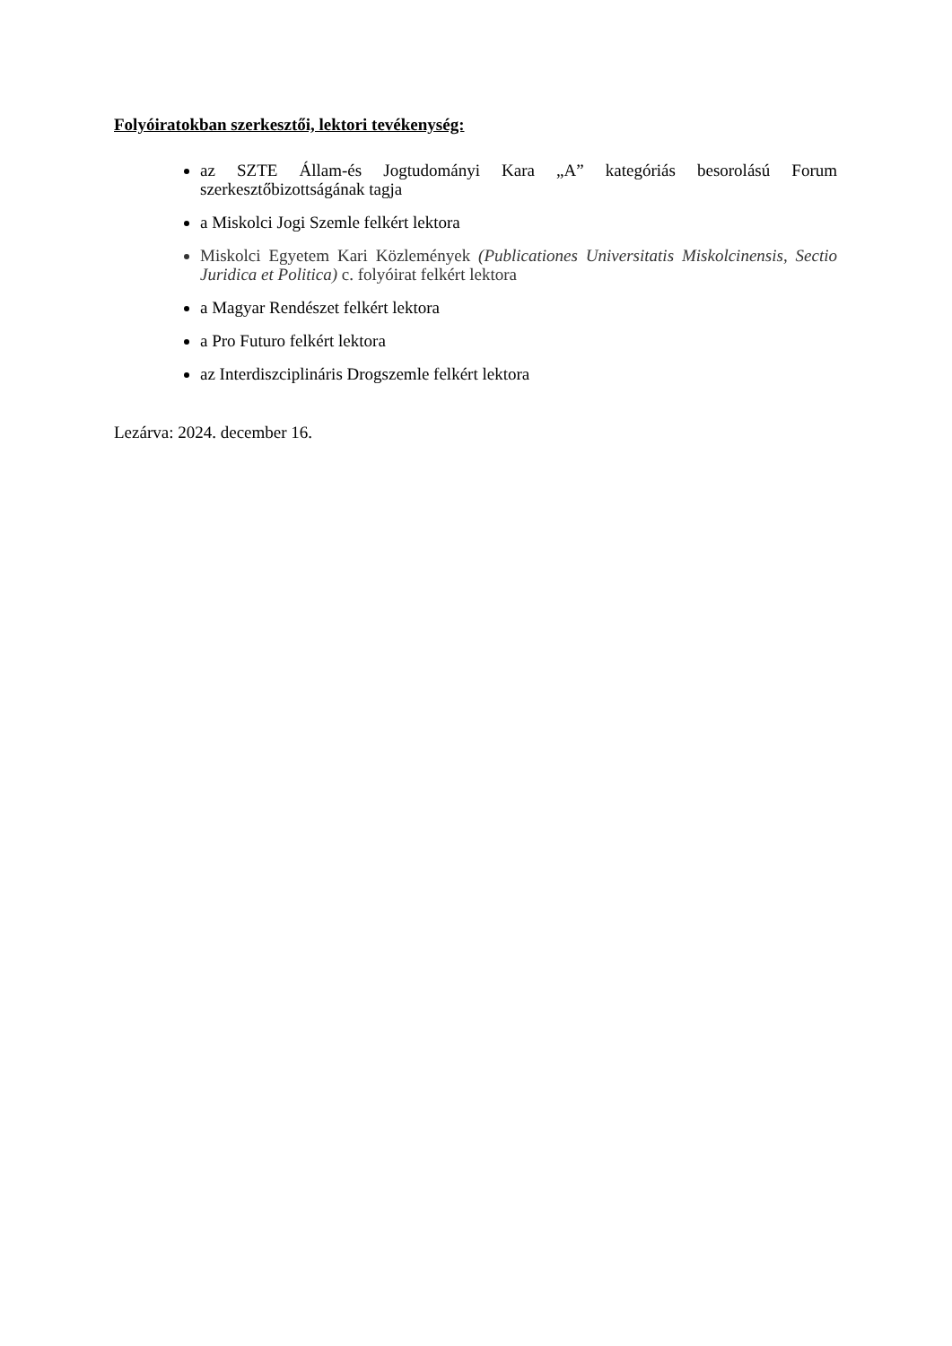Folyóiratokban szerkesztői, lektori tevékenység:
az SZTE Állam-és Jogtudományi Kara „A” kategóriás besorolású Forum szerkesztőbizottságának tagja
a Miskolci Jogi Szemle felkért lektora
Miskolci Egyetem Kari Közlemények (Publicationes Universitatis Miskolcinensis, Sectio Juridica et Politica) c. folyóirat felkért lektora
a Magyar Rendészet felkért lektora
a Pro Futuro felkért lektora
az Interdiszciplináris Drogszemle felkért lektora
Lezárva: 2024. december 16.